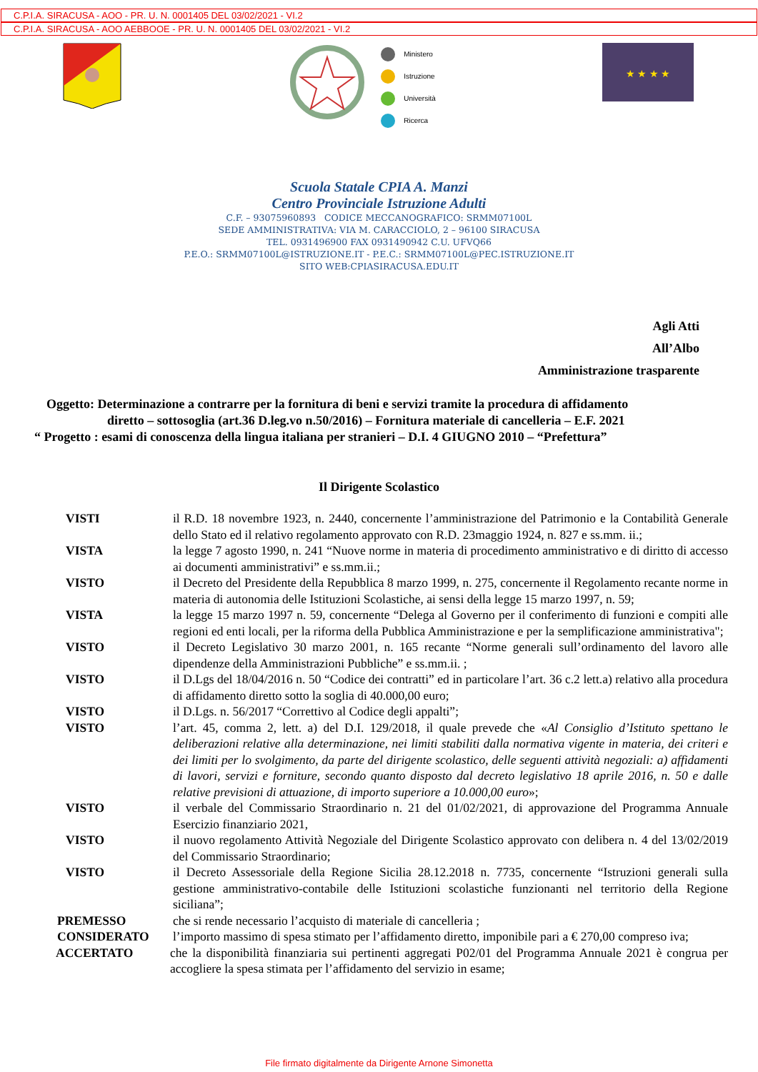C.P.I.A. SIRACUSA - AOO - PR. U. N. 0001405 DEL 03/02/2021 - VI.2
C.P.I.A. SIRACUSA - AOO AEBBOOE - PR. U. N. 0001405 DEL 03/02/2021 - VI.2
Ministero
Istruzione
Università
Ricerca
★ ★ ★ ★
Scuola Statale CPIA A. Manzi
Centro Provinciale Istruzione Adulti
C.F. – 93075960893 CODICE MECCANOGRAFICO: SRMM07100L
SEDE AMMINISTRATIVA: VIA M. CARACCIOLO, 2 – 96100 SIRACUSA
TEL. 0931496900 FAX 0931490942 C.U. UFVQ66
P.E.O.: SRMM07100L@ISTRUZIONE.IT - P.E.C.: SRMM07100L@PEC.ISTRUZIONE.IT
SITO WEB:CPIASIRACUSA.EDU.IT
Agli Atti
All’Albo
Amministrazione trasparente
Oggetto: Determinazione a contrarre per la fornitura di beni e servizi tramite la procedura di affidamento
diretto – sottosoglia (art.36 D.leg.vo n.50/2016) – Fornitura materiale di cancelleria – E.F. 2021
“ Progetto : esami di conoscenza della lingua italiana per stranieri – D.I. 4 GIUGNO 2010 – “Prefettura”
Il Dirigente Scolastico
VISTI il R.D. 18 novembre 1923, n. 2440, concernente l’amministrazione del Patrimonio e la Contabilità Generale dello Stato ed il relativo regolamento approvato con R.D. 23maggio 1924, n. 827 e ss.mm. ii.;
VISTA la legge 7 agosto 1990, n. 241 “Nuove norme in materia di procedimento amministrativo e di diritto di accesso ai documenti amministrativi” e ss.mm.ii.;
VISTO il Decreto del Presidente della Repubblica 8 marzo 1999, n. 275, concernente il Regolamento recante norme in materia di autonomia delle Istituzioni Scolastiche, ai sensi della legge 15 marzo 1997, n. 59;
VISTA la legge 15 marzo 1997 n. 59, concernente “Delega al Governo per il conferimento di funzioni e compiti alle regioni ed enti locali, per la riforma della Pubblica Amministrazione e per la semplificazione amministrativa";
VISTO il Decreto Legislativo 30 marzo 2001, n. 165 recante “Norme generali sull’ordinamento del lavoro alle dipendenze della Amministrazioni Pubbliche” e ss.mm.ii. ;
VISTO il D.Lgs del 18/04/2016 n. 50 “Codice dei contratti” ed in particolare l’art. 36 c.2 lett.a) relativo alla procedura di affidamento diretto sotto la soglia di 40.000,00 euro;
VISTO il D.Lgs. n. 56/2017 “Correttivo al Codice degli appalti”;
VISTO l’art. 45, comma 2, lett. a) del D.I. 129/2018, il quale prevede che «Al Consiglio d’Istituto spettano le deliberazioni relative alla determinazione, nei limiti stabiliti dalla normativa vigente in materia, dei criteri e dei limiti per lo svolgimento, da parte del dirigente scolastico, delle seguenti attività negoziali: a) affidamenti di lavori, servizi e forniture, secondo quanto disposto dal decreto legislativo 18 aprile 2016, n. 50 e dalle relative previsioni di attuazione, di importo superiore a 10.000,00 euro»;
VISTO il verbale del Commissario Straordinario n. 21 del 01/02/2021, di approvazione del Programma Annuale Esercizio finanziario 2021,
VISTO il nuovo regolamento Attività Negoziale del Dirigente Scolastico approvato con delibera n. 4 del 13/02/2019 del Commissario Straordinario;
VISTO il Decreto Assessoriale della Regione Sicilia 28.12.2018 n. 7735, concernente “Istruzioni generali sulla gestione amministrativo-contabile delle Istituzioni scolastiche funzionanti nel territorio della Regione siciliana”;
PREMESSO che si rende necessario l’acquisto di materiale di cancelleria ;
CONSIDERATO l’importo massimo di spesa stimato per l’affidamento diretto, imponibile pari a € 270,00 compreso iva;
ACCERTATO che la disponibilità finanziaria sui pertinenti aggregati P02/01 del Programma Annuale 2021 è congrua per accogliere la spesa stimata per l’affidamento del servizio in esame;
File firmato digitalmente da Dirigente Arnone Simonetta